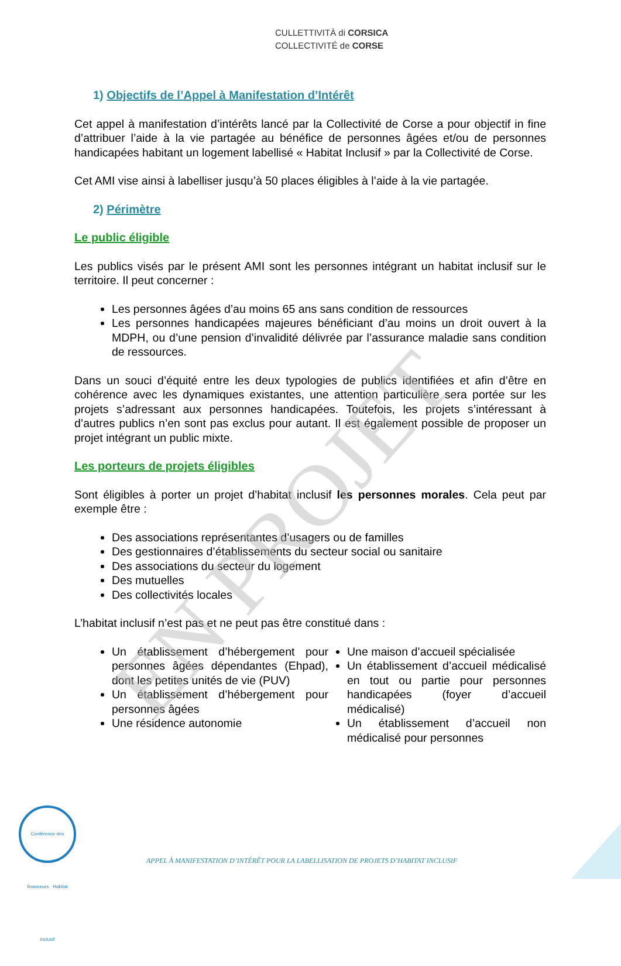CULLETTIVITÀ di CORSICA
COLLECTIVITÉ de CORSE
1) Objectifs de l’Appel à Manifestation d’Intérêt
Cet appel à manifestation d’intérêts lancé par la Collectivité de Corse a pour objectif in fine d’attribuer l’aide à la vie partagée au bénéfice de personnes âgées et/ou de personnes handicapées habitant un logement labellisé « Habitat Inclusif » par la Collectivité de Corse.
Cet AMI vise ainsi à labelliser jusqu’à 50 places éligibles à l’aide à la vie partagée.
2) Périmètre
Le public éligible
Les publics visés par le présent AMI sont les personnes intégrant un habitat inclusif sur le territoire. Il peut concerner :
Les personnes âgées d’au moins 65 ans sans condition de ressources
Les personnes handicapées majeures bénéficiant d’au moins un droit ouvert à la MDPH, ou d’une pension d’invalidité délivrée par l’assurance maladie sans condition de ressources.
Dans un souci d’équité entre les deux typologies de publics identifiées et afin d’être en cohérence avec les dynamiques existantes, une attention particulière sera portée sur les projets s’adressant aux personnes handicapées. Toutefois, les projets s’intéressant à d’autres publics n’en sont pas exclus pour autant. Il est également possible de proposer un projet intégrant un public mixte.
Les porteurs de projets éligibles
Sont éligibles à porter un projet d’habitat inclusif les personnes morales. Cela peut par exemple être :
Des associations représentantes d’usagers ou de familles
Des gestionnaires d’établissements du secteur social ou sanitaire
Des associations du secteur du logement
Des mutuelles
Des collectivités locales
L’habitat inclusif n’est pas et ne peut pas être constitué dans :
Un établissement d’hébergement pour personnes âgées dépendantes (Ehpad), dont les petites unités de vie (PUV)
Un établissement d’hébergement pour personnes âgées
Une résidence autonomie
Une maison d’accueil spécialisée
Un établissement d’accueil médicalisé en tout ou partie pour personnes handicapées (foyer d’accueil médicalisé)
Un établissement d’accueil non médicalisé pour personnes
EN PROJET
Conférence des financeurs · Habitat inclusif
APPEL À MANIFESTATION D’INTÉRÊT POUR LA LABELLISATION DE PROJETS D’HABITAT INCLUSIF